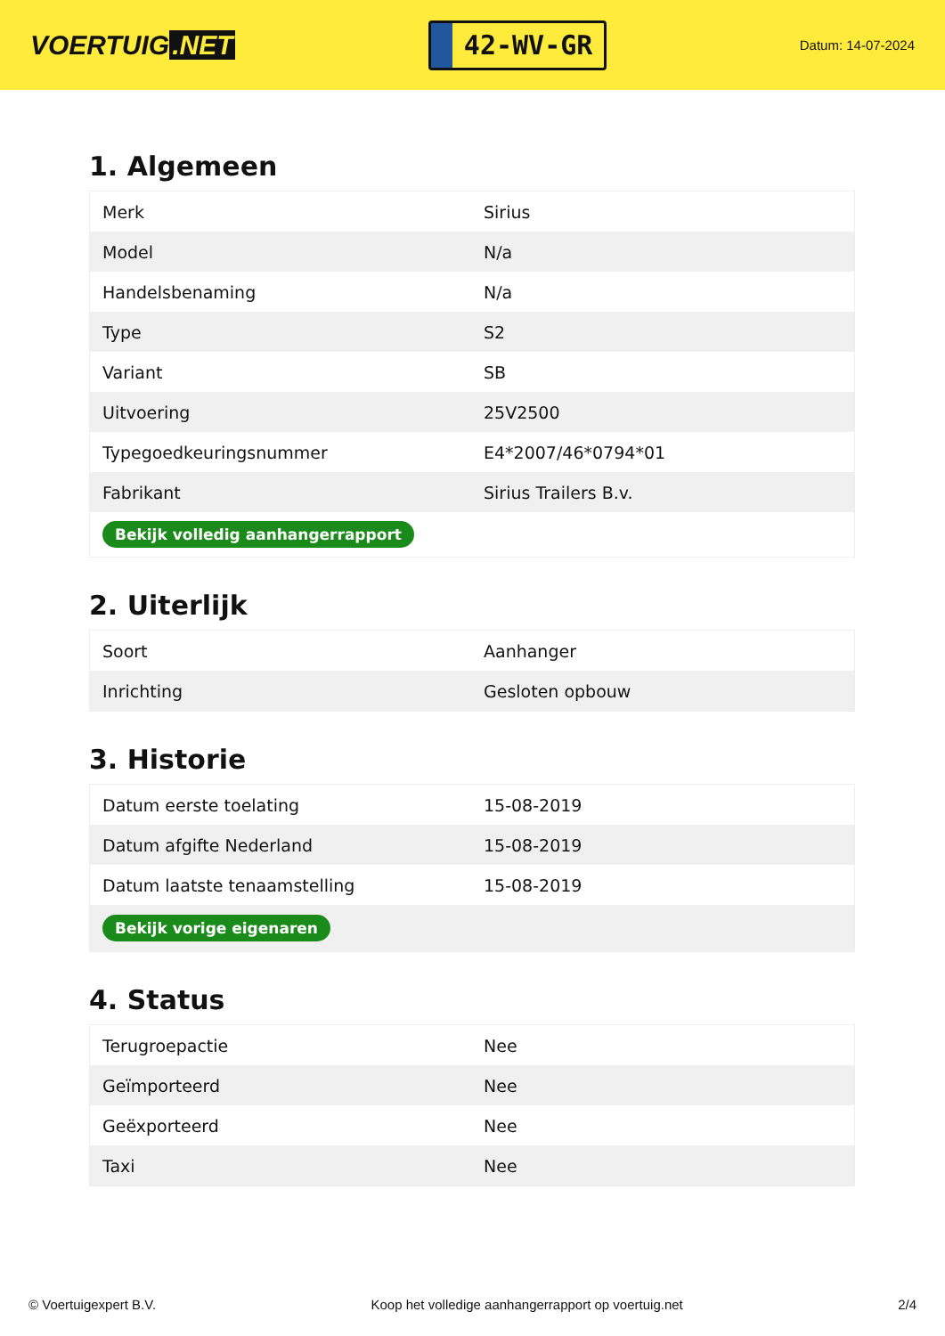VOERTUIG.NET
42-WV-GR
Datum: 14-07-2024
1. Algemeen
| Merk | Sirius |
| Model | N/a |
| Handelsbenaming | N/a |
| Type | S2 |
| Variant | SB |
| Uitvoering | 25V2500 |
| Typegoedkeuringsnummer | E4*2007/46*0794*01 |
| Fabrikant | Sirius Trailers B.v. |
| Bekijk volledig aanhangerrapport | |
2. Uiterlijk
| Soort | Aanhanger |
| Inrichting | Gesloten opbouw |
3. Historie
| Datum eerste toelating | 15-08-2019 |
| Datum afgifte Nederland | 15-08-2019 |
| Datum laatste tenaamstelling | 15-08-2019 |
| Bekijk vorige eigenaren | |
4. Status
| Terugroepactie | Nee |
| Geïmporteerd | Nee |
| Geëxporteerd | Nee |
| Taxi | Nee |
© Voertuigexpert B.V. Koop het volledige aanhangerrapport op voertuig.net 2/4